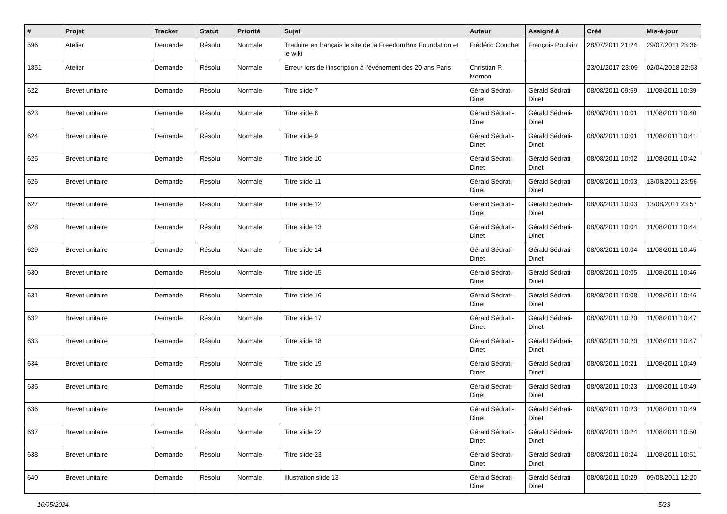| # | Projet | Tracker | Statut | Priorité | Sujet | Auteur | Assigné à | Créé | Mis-à-jour |
| --- | --- | --- | --- | --- | --- | --- | --- | --- | --- |
| 596 | Atelier | Demande | Résolu | Normale | Traduire en français le site de la FreedomBox Foundation et le wiki | Frédéric Couchet | François Poulain | 28/07/2011 21:24 | 29/07/2011 23:36 |
| 1851 | Atelier | Demande | Résolu | Normale | Erreur lors de l'inscription à l'événement des 20 ans Paris | Christian P. Momon | | 23/01/2017 23:09 | 02/04/2018 22:53 |
| 622 | Brevet unitaire | Demande | Résolu | Normale | Titre slide 7 | Gérald Sédrati-Dinet | Gérald Sédrati-Dinet | 08/08/2011 09:59 | 11/08/2011 10:39 |
| 623 | Brevet unitaire | Demande | Résolu | Normale | Titre slide 8 | Gérald Sédrati-Dinet | Gérald Sédrati-Dinet | 08/08/2011 10:01 | 11/08/2011 10:40 |
| 624 | Brevet unitaire | Demande | Résolu | Normale | Titre slide 9 | Gérald Sédrati-Dinet | Gérald Sédrati-Dinet | 08/08/2011 10:01 | 11/08/2011 10:41 |
| 625 | Brevet unitaire | Demande | Résolu | Normale | Titre slide 10 | Gérald Sédrati-Dinet | Gérald Sédrati-Dinet | 08/08/2011 10:02 | 11/08/2011 10:42 |
| 626 | Brevet unitaire | Demande | Résolu | Normale | Titre slide 11 | Gérald Sédrati-Dinet | Gérald Sédrati-Dinet | 08/08/2011 10:03 | 13/08/2011 23:56 |
| 627 | Brevet unitaire | Demande | Résolu | Normale | Titre slide 12 | Gérald Sédrati-Dinet | Gérald Sédrati-Dinet | 08/08/2011 10:03 | 13/08/2011 23:57 |
| 628 | Brevet unitaire | Demande | Résolu | Normale | Titre slide 13 | Gérald Sédrati-Dinet | Gérald Sédrati-Dinet | 08/08/2011 10:04 | 11/08/2011 10:44 |
| 629 | Brevet unitaire | Demande | Résolu | Normale | Titre slide 14 | Gérald Sédrati-Dinet | Gérald Sédrati-Dinet | 08/08/2011 10:04 | 11/08/2011 10:45 |
| 630 | Brevet unitaire | Demande | Résolu | Normale | Titre slide 15 | Gérald Sédrati-Dinet | Gérald Sédrati-Dinet | 08/08/2011 10:05 | 11/08/2011 10:46 |
| 631 | Brevet unitaire | Demande | Résolu | Normale | Titre slide 16 | Gérald Sédrati-Dinet | Gérald Sédrati-Dinet | 08/08/2011 10:08 | 11/08/2011 10:46 |
| 632 | Brevet unitaire | Demande | Résolu | Normale | Titre slide 17 | Gérald Sédrati-Dinet | Gérald Sédrati-Dinet | 08/08/2011 10:20 | 11/08/2011 10:47 |
| 633 | Brevet unitaire | Demande | Résolu | Normale | Titre slide 18 | Gérald Sédrati-Dinet | Gérald Sédrati-Dinet | 08/08/2011 10:20 | 11/08/2011 10:47 |
| 634 | Brevet unitaire | Demande | Résolu | Normale | Titre slide 19 | Gérald Sédrati-Dinet | Gérald Sédrati-Dinet | 08/08/2011 10:21 | 11/08/2011 10:49 |
| 635 | Brevet unitaire | Demande | Résolu | Normale | Titre slide 20 | Gérald Sédrati-Dinet | Gérald Sédrati-Dinet | 08/08/2011 10:23 | 11/08/2011 10:49 |
| 636 | Brevet unitaire | Demande | Résolu | Normale | Titre slide 21 | Gérald Sédrati-Dinet | Gérald Sédrati-Dinet | 08/08/2011 10:23 | 11/08/2011 10:49 |
| 637 | Brevet unitaire | Demande | Résolu | Normale | Titre slide 22 | Gérald Sédrati-Dinet | Gérald Sédrati-Dinet | 08/08/2011 10:24 | 11/08/2011 10:50 |
| 638 | Brevet unitaire | Demande | Résolu | Normale | Titre slide 23 | Gérald Sédrati-Dinet | Gérald Sédrati-Dinet | 08/08/2011 10:24 | 11/08/2011 10:51 |
| 640 | Brevet unitaire | Demande | Résolu | Normale | Illustration slide 13 | Gérald Sédrati-Dinet | Gérald Sédrati-Dinet | 08/08/2011 10:29 | 09/08/2011 12:20 |
10/05/2024 5/23